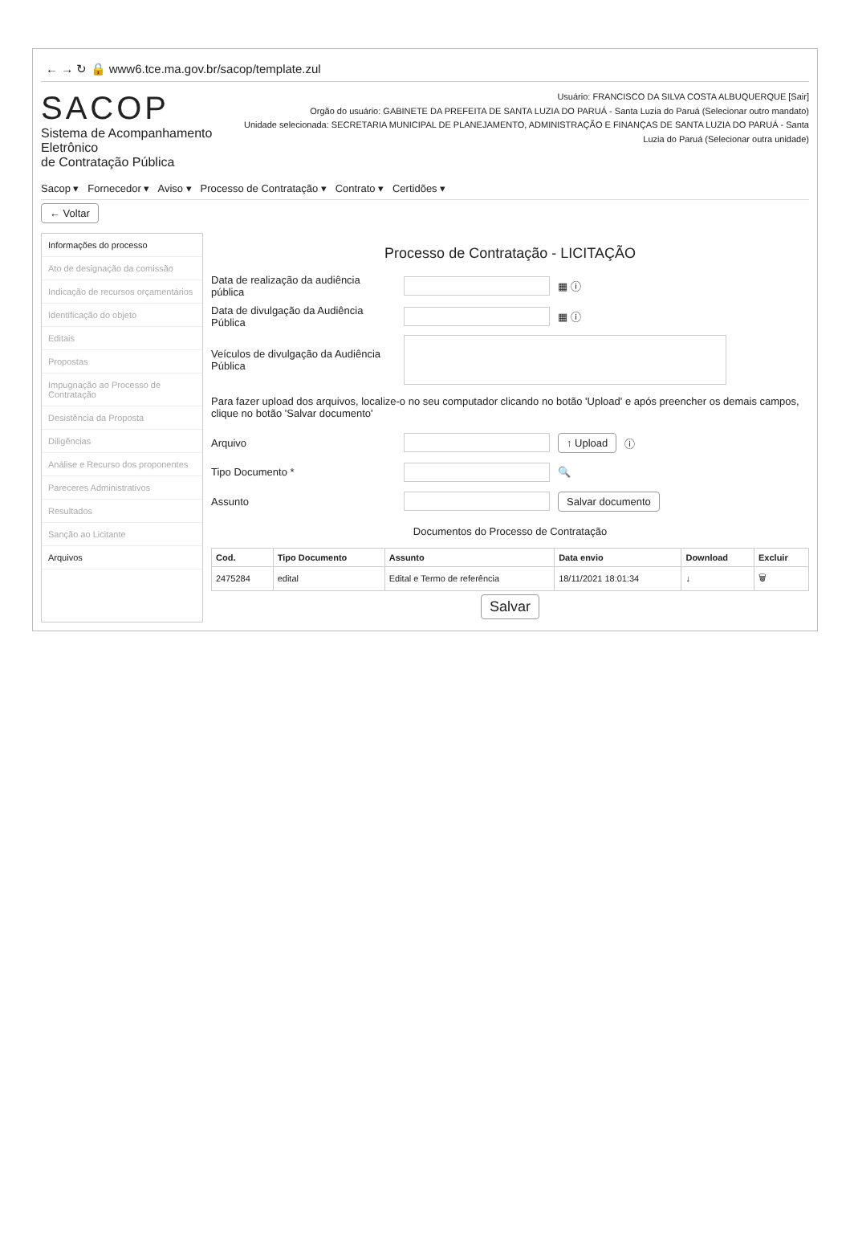← → ↻ 🔒 www6.tce.ma.gov.br/sacop/template.zul
SACOP
Sistema de Acompanhamento Eletrônico
de Contratação Pública
Usuário: FRANCISCO DA SILVA COSTA ALBUQUERQUE [Sair]
Orgão do usuário: GABINETE DA PREFEITA DE SANTA LUZIA DO PARUÁ - Santa Luzia do Paruá (Selecionar outro mandato)
Unidade selecionada: SECRETARIA MUNICIPAL DE PLANEJAMENTO, ADMINISTRAÇÃO E FINANÇAS DE SANTA LUZIA DO PARUÁ - Santa Luzia do Paruá (Selecionar outra unidade)
Sacop ▾ Fornecedor ▾ Aviso ▾ Processo de Contratação ▾ Contrato ▾ Certidões ▾
← Voltar
Informações do processo
Ato de designação da comissão
Indicação de recursos orçamentários
Identificação do objeto
Editais
Propostas
Impugnação ao Processo de Contratação
Desistência da Proposta
Diligências
Análise e Recurso dos proponentes
Pareceres Administrativos
Resultados
Sanção ao Licitante
Arquivos
Processo de Contratação - LICITAÇÃO
Data de realização da audiência pública ▦ ⓘ
Data de divulgação da Audiência Pública ▦ ⓘ
Veículos de divulgação da Audiência Pública
Para fazer upload dos arquivos, localize-o no seu computador clicando no botão 'Upload' e após preencher os demais campos, clique no botão 'Salvar documento'
Arquivo ↑ Upload ⓘ
Tipo Documento * 🔍
Assunto Salvar documento
Documentos do Processo de Contratação
| Cod. | Tipo Documento | Assunto | Data envio | Download | Excluir |
| --- | --- | --- | --- | --- | --- |
| 2475284 | edital | Edital e Termo de referência | 18/11/2021 18:01:34 | ↓ | 🗑 |
Salvar